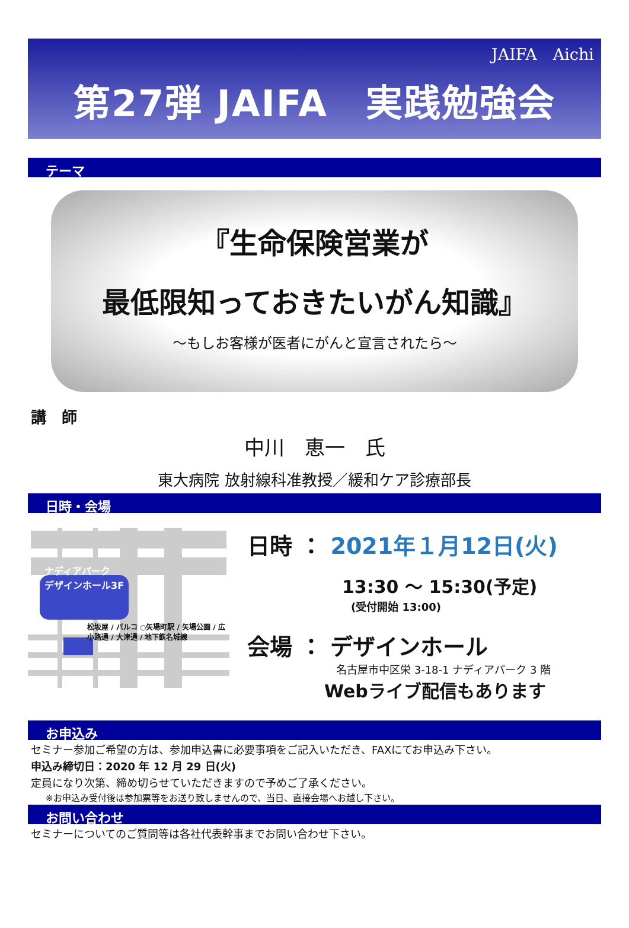JAIFA　Aichi
第27弾 JAIFA　実践勉強会
テーマ
『生命保険営業が
最低限知っておきたいがん知識』
～もしお客様が医者にがんと宣言されたら～
講　師
中川　恵一　氏
東大病院 放射線科准教授／緩和ケア診療部長
日時・会場
ナディアパーク
デザインホール3F
松坂屋 / パルコ ○矢場町駅 / 矢場公園 / 広小路通 / 大津通 / 地下鉄名城線
日時 ： 2021年１月12日(火)
13:30 ～ 15:30(予定)
(受付開始 13:00)
会場 ： デザインホール
名古屋市中区栄 3-18-1 ナディアパーク 3 階
Webライブ配信もあります
お申込み
セミナー参加ご希望の方は、参加申込書に必要事項をご記入いただき、FAXにてお申込み下さい。
申込み締切日：2020 年 12 月 29 日(火)
定員になり次第、締め切らせていただきますので予めご了承ください。
※お申込み受付後は参加票等をお送り致しませんので、当日、直接会場へお越し下さい。
お問い合わせ
セミナーについてのご質問等は各社代表幹事までお問い合わせ下さい。